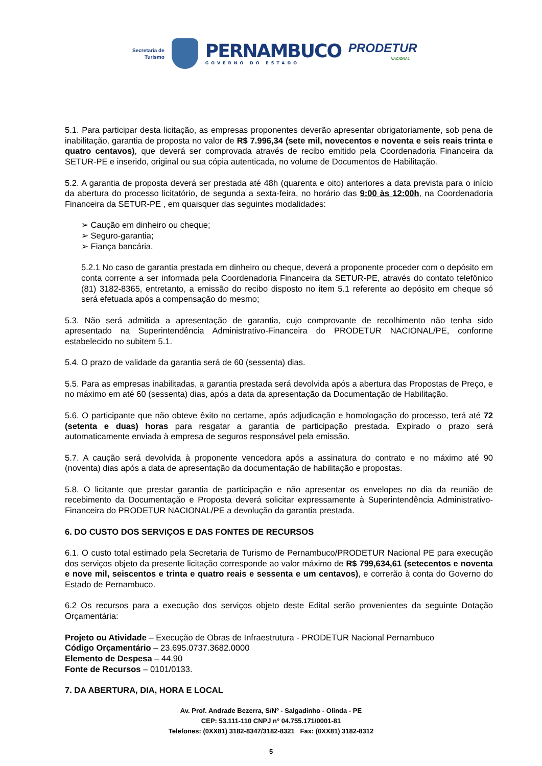Secretaria de
Turismo
PERNAMBUCO
GOVERNO DO ESTADO
PRODETUR
NACIONAL
5.1. Para participar desta licitação, as empresas proponentes deverão apresentar obrigatoriamente, sob pena de inabilitação, garantia de proposta no valor de R$ 7.996,34 (sete mil, novecentos e noventa e seis reais trinta e quatro centavos), que deverá ser comprovada através de recibo emitido pela Coordenadoria Financeira da SETUR-PE e inserido, original ou sua cópia autenticada, no volume de Documentos de Habilitação.
5.2. A garantia de proposta deverá ser prestada até 48h (quarenta e oito) anteriores a data prevista para o início da abertura do processo licitatório, de segunda a sexta-feira, no horário das 9:00 às 12:00h, na Coordenadoria Financeira da SETUR-PE , em quaisquer das seguintes modalidades:
Caução em dinheiro ou cheque;
Seguro-garantia;
Fiança bancária.
5.2.1 No caso de garantia prestada em dinheiro ou cheque, deverá a proponente proceder com o depósito em conta corrente a ser informada pela Coordenadoria Financeira da SETUR-PE, através do contato telefônico (81) 3182-8365, entretanto, a emissão do recibo disposto no item 5.1 referente ao depósito em cheque só será efetuada após a compensação do mesmo;
5.3. Não será admitida a apresentação de garantia, cujo comprovante de recolhimento não tenha sido apresentado na Superintendência Administrativo-Financeira do PRODETUR NACIONAL/PE, conforme estabelecido no subitem 5.1.
5.4. O prazo de validade da garantia será de 60 (sessenta) dias.
5.5. Para as empresas inabilitadas, a garantia prestada será devolvida após a abertura das Propostas de Preço, e no máximo em até 60 (sessenta) dias, após a data da apresentação da Documentação de Habilitação.
5.6. O participante que não obteve êxito no certame, após adjudicação e homologação do processo, terá até 72 (setenta e duas) horas para resgatar a garantia de participação prestada. Expirado o prazo será automaticamente enviada à empresa de seguros responsável pela emissão.
5.7. A caução será devolvida à proponente vencedora após a assinatura do contrato e no máximo até 90 (noventa) dias após a data de apresentação da documentação de habilitação e propostas.
5.8. O licitante que prestar garantia de participação e não apresentar os envelopes no dia da reunião de recebimento da Documentação e Proposta deverá solicitar expressamente à Superintendência Administrativo-Financeira do PRODETUR NACIONAL/PE a devolução da garantia prestada.
6. DO CUSTO DOS SERVIÇOS E DAS FONTES DE RECURSOS
6.1. O custo total estimado pela Secretaria de Turismo de Pernambuco/PRODETUR Nacional PE para execução dos serviços objeto da presente licitação corresponde ao valor máximo de R$ 799,634,61 (setecentos e noventa e nove mil, seiscentos e trinta e quatro reais e sessenta e um centavos), e correrão à conta do Governo do Estado de Pernambuco.
6.2 Os recursos para a execução dos serviços objeto deste Edital serão provenientes da seguinte Dotação Orçamentária:
Projeto ou Atividade – Execução de Obras de Infraestrutura - PRODETUR Nacional Pernambuco
Código Orçamentário – 23.695.0737.3682.0000
Elemento de Despesa – 44.90
Fonte de Recursos – 0101/0133.
7. DA ABERTURA, DIA, HORA E LOCAL
Av. Prof. Andrade Bezerra, S/Nº - Salgadinho - Olinda - PE
CEP: 53.111-110 CNPJ n° 04.755.171/0001-81
Telefones: (0XX81) 3182-8347/3182-8321 Fax: (0XX81) 3182-8312
5